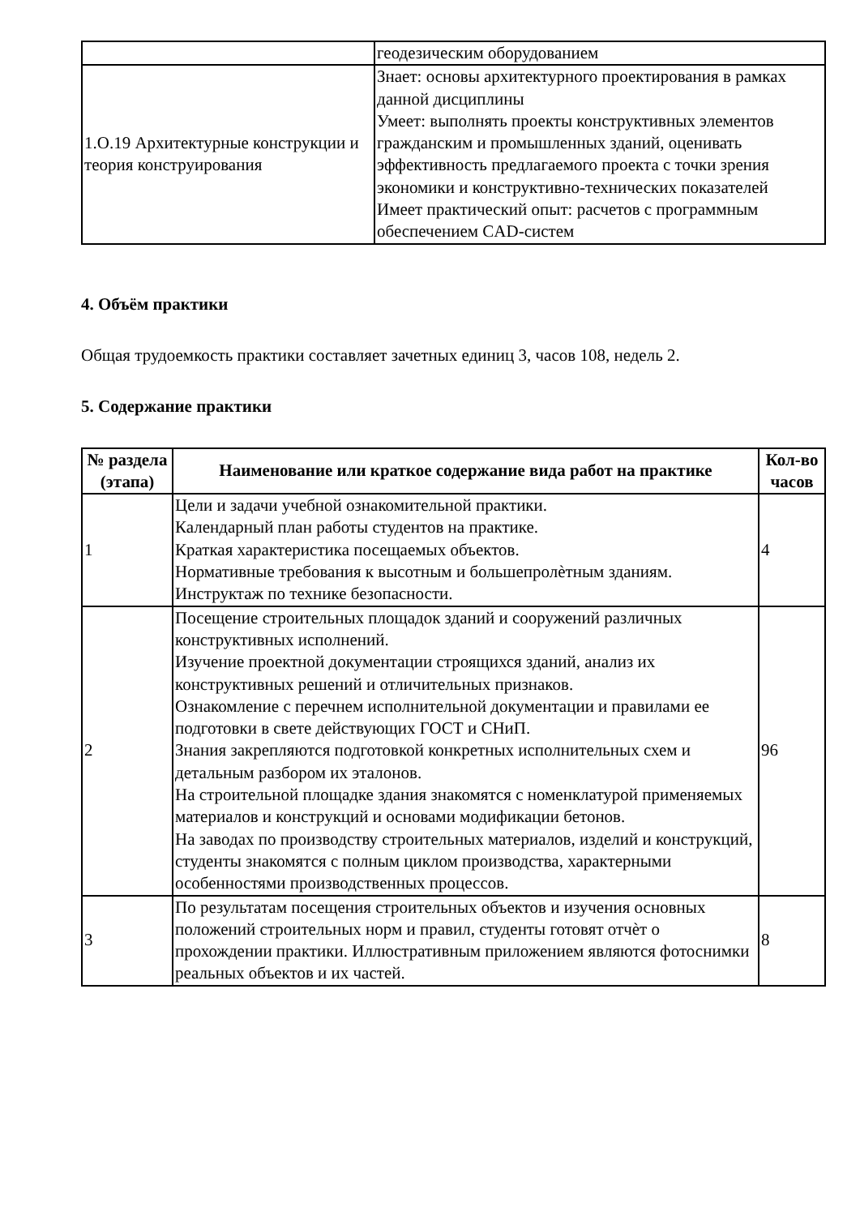| | геодезическим оборудованием |
| 1.О.19 Архитектурные конструкции и теория конструирования | Знает: основы архитектурного проектирования в рамках данной дисциплины Умеет: выполнять проекты конструктивных элементов гражданским и промышленных зданий, оценивать эффективность предлагаемого проекта с точки зрения экономики и конструктивно-технических показателей Имеет практический опыт: расчетов с программным обеспечением CAD-систем |
4. Объём практики
Общая трудоемкость практики составляет зачетных единиц 3, часов 108, недель 2.
5. Содержание практики
| № раздела (этапа) | Наименование или краткое содержание вида работ на практике | Кол-во часов |
| --- | --- | --- |
| 1 | Цели и задачи учебной ознакомительной практики. Календарный план работы студентов на практике. Краткая характеристика посещаемых объектов. Нормативные требования к высотным и большепролѐтным зданиям. Инструктаж по технике безопасности. | 4 |
| 2 | Посещение строительных площадок зданий и сооружений различных конструктивных исполнений. Изучение проектной документации строящихся зданий, анализ их конструктивных решений и отличительных признаков. Ознакомление с перечнем исполнительной документации и правилами ее подготовки в свете действующих ГОСТ и СНиП. Знания закрепляются подготовкой конкретных исполнительных схем и детальным разбором их эталонов. На строительной площадке здания знакомятся с номенклатурой применяемых материалов и конструкций и основами модификации бетонов. На заводах по производству строительных материалов, изделий и конструкций, студенты знакомятся с полным циклом производства, характерными особенностями производственных процессов. | 96 |
| 3 | По результатам посещения строительных объектов и изучения основных положений строительных норм и правил, студенты готовят отчѐт о прохождении практики. Иллюстративным приложением являются фотоснимки реальных объектов и их частей. | 8 |